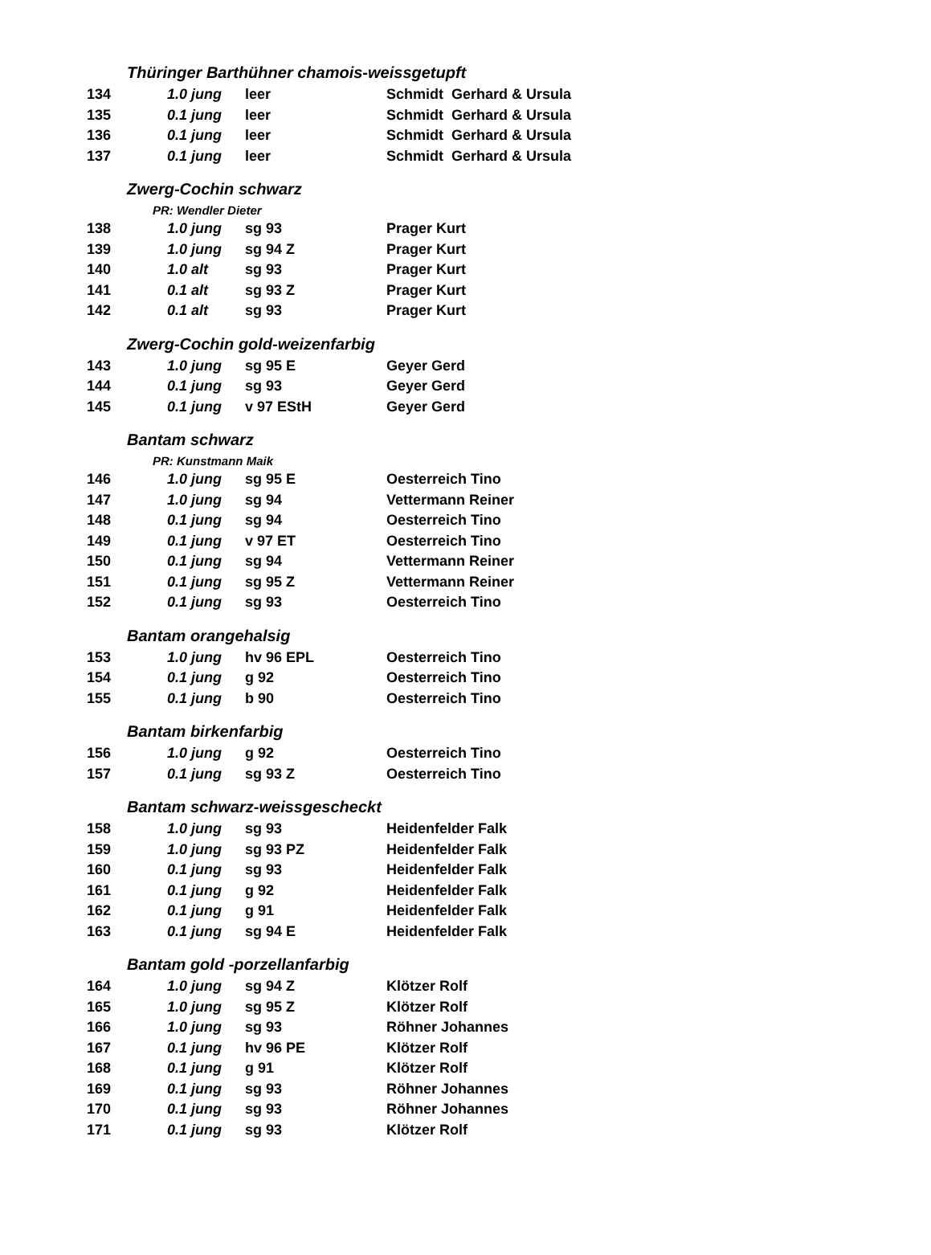| Thüringer Barthühner chamois-weissgetupft | | | |
| 134 | 1.0 jung | leer | Schmidt Gerhard & Ursula |
| 135 | 0.1 jung | leer | Schmidt Gerhard & Ursula |
| 136 | 0.1 jung | leer | Schmidt Gerhard & Ursula |
| 137 | 0.1 jung | leer | Schmidt Gerhard & Ursula |
| Zwerg-Cochin schwarz | | | |
| PR: Wendler Dieter | | | |
| 138 | 1.0 jung | sg 93 | Prager Kurt |
| 139 | 1.0 jung | sg 94 Z | Prager Kurt |
| 140 | 1.0 alt | sg 93 | Prager Kurt |
| 141 | 0.1 alt | sg 93 Z | Prager Kurt |
| 142 | 0.1 alt | sg 93 | Prager Kurt |
| Zwerg-Cochin gold-weizenfarbig | | | |
| 143 | 1.0 jung | sg 95 E | Geyer Gerd |
| 144 | 0.1 jung | sg 93 | Geyer Gerd |
| 145 | 0.1 jung | v 97 EStH | Geyer Gerd |
| Bantam schwarz | | | |
| PR: Kunstmann Maik | | | |
| 146 | 1.0 jung | sg 95 E | Oesterreich Tino |
| 147 | 1.0 jung | sg 94 | Vettermann Reiner |
| 148 | 0.1 jung | sg 94 | Oesterreich Tino |
| 149 | 0.1 jung | v 97 ET | Oesterreich Tino |
| 150 | 0.1 jung | sg 94 | Vettermann Reiner |
| 151 | 0.1 jung | sg 95 Z | Vettermann Reiner |
| 152 | 0.1 jung | sg 93 | Oesterreich Tino |
| Bantam orangehalsig | | | |
| 153 | 1.0 jung | hv 96 EPL | Oesterreich Tino |
| 154 | 0.1 jung | g 92 | Oesterreich Tino |
| 155 | 0.1 jung | b 90 | Oesterreich Tino |
| Bantam birkenfarbig | | | |
| 156 | 1.0 jung | g 92 | Oesterreich Tino |
| 157 | 0.1 jung | sg 93 Z | Oesterreich Tino |
| Bantam schwarz-weissgescheckt | | | |
| 158 | 1.0 jung | sg 93 | Heidenfelder Falk |
| 159 | 1.0 jung | sg 93 PZ | Heidenfelder Falk |
| 160 | 0.1 jung | sg 93 | Heidenfelder Falk |
| 161 | 0.1 jung | g 92 | Heidenfelder Falk |
| 162 | 0.1 jung | g 91 | Heidenfelder Falk |
| 163 | 0.1 jung | sg 94 E | Heidenfelder Falk |
| Bantam gold -porzellanfarbig | | | |
| 164 | 1.0 jung | sg 94 Z | Klötzer Rolf |
| 165 | 1.0 jung | sg 95 Z | Klötzer Rolf |
| 166 | 1.0 jung | sg 93 | Röhner Johannes |
| 167 | 0.1 jung | hv 96 PE | Klötzer Rolf |
| 168 | 0.1 jung | g 91 | Klötzer Rolf |
| 169 | 0.1 jung | sg 93 | Röhner Johannes |
| 170 | 0.1 jung | sg 93 | Röhner Johannes |
| 171 | 0.1 jung | sg 93 | Klötzer Rolf |